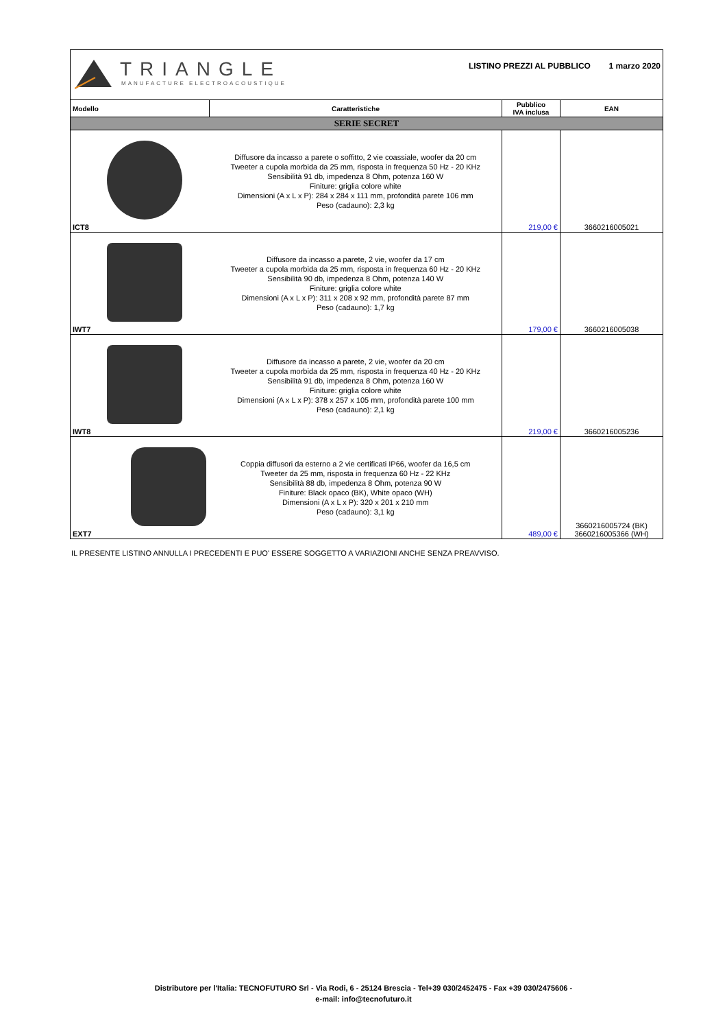TRIANGLE
MANUFACTURE ELECTROACOUSTIQUE
LISTINO PREZZI AL PUBBLICO 1 marzo 2020
| Modello | Caratteristiche | Pubblico IVA inclusa | EAN |
| --- | --- | --- | --- |
| SERIE SECRET | | | |
| ICT8 | Diffusore da incasso a parete o soffitto, 2 vie coassiale, woofer da 20 cm Tweeter a cupola morbida da 25 mm, risposta in frequenza 50 Hz - 20 KHz Sensibilità 91 db, impedenza 8 Ohm, potenza 160 W Finiture: griglia colore white Dimensioni (A x L x P): 284 x 284 x 111 mm, profondità parete 106 mm Peso (cadauno): 2,3 kg | 219,00 € | 3660216005021 |
| IWT7 | Diffusore da incasso a parete, 2 vie, woofer da 17 cm Tweeter a cupola morbida da 25 mm, risposta in frequenza 60 Hz - 20 KHz Sensibilità 90 db, impedenza 8 Ohm, potenza 140 W Finiture: griglia colore white Dimensioni (A x L x P): 311 x 208 x 92 mm, profondità parete 87 mm Peso (cadauno): 1,7 kg | 179,00 € | 3660216005038 |
| IWT8 | Diffusore da incasso a parete, 2 vie, woofer da 20 cm Tweeter a cupola morbida da 25 mm, risposta in frequenza 40 Hz - 20 KHz Sensibilità 91 db, impedenza 8 Ohm, potenza 160 W Finiture: griglia colore white Dimensioni (A x L x P): 378 x 257 x 105 mm, profondità parete 100 mm Peso (cadauno): 2,1 kg | 219,00 € | 3660216005236 |
| EXT7 | Coppia diffusori da esterno a 2 vie certificati IP66, woofer da 16,5 cm Tweeter da 25 mm, risposta in frequenza 60 Hz - 22 KHz Sensibilità 88 db, impedenza 8 Ohm, potenza 90 W Finiture: Black opaco (BK), White opaco (WH) Dimensioni (A x L x P): 320 x 201 x 210 mm Peso (cadauno): 3,1 kg | 489,00 € | 3660216005724 (BK) 3660216005366 (WH) |
IL PRESENTE LISTINO ANNULLA I PRECEDENTI E PUO' ESSERE SOGGETTO A VARIAZIONI ANCHE SENZA PREAVVISO.
Distributore per l'Italia: TECNOFUTURO Srl - Via Rodi, 6 - 25124 Brescia - Tel+39 030/2452475 - Fax +39 030/2475606 -
e-mail: info@tecnofuturo.it